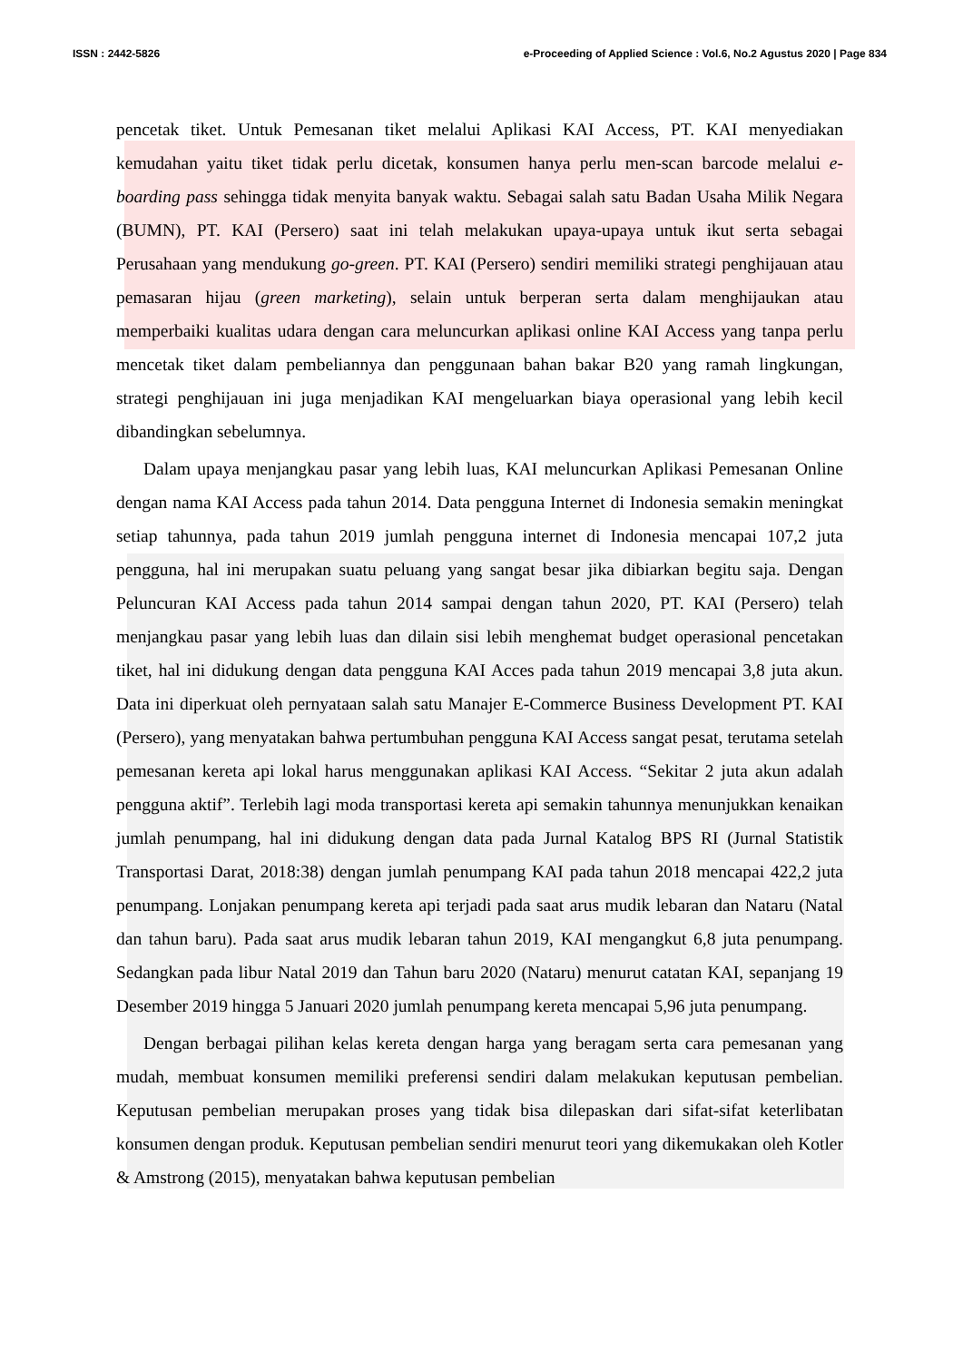ISSN : 2442-5826 e-Proceeding of Applied Science : Vol.6, No.2 Agustus 2020 | Page 834
pencetak tiket. Untuk Pemesanan tiket melalui Aplikasi KAI Access, PT. KAI menyediakan kemudahan yaitu tiket tidak perlu dicetak, konsumen hanya perlu men-scan barcode melalui e-boarding pass sehingga tidak menyita banyak waktu. Sebagai salah satu Badan Usaha Milik Negara (BUMN), PT. KAI (Persero) saat ini telah melakukan upaya-upaya untuk ikut serta sebagai Perusahaan yang mendukung go-green. PT. KAI (Persero) sendiri memiliki strategi penghijauan atau pemasaran hijau (green marketing), selain untuk berperan serta dalam menghijaukan atau memperbaiki kualitas udara dengan cara meluncurkan aplikasi online KAI Access yang tanpa perlu mencetak tiket dalam pembeliannya dan penggunaan bahan bakar B20 yang ramah lingkungan, strategi penghijauan ini juga menjadikan KAI mengeluarkan biaya operasional yang lebih kecil dibandingkan sebelumnya.
Dalam upaya menjangkau pasar yang lebih luas, KAI meluncurkan Aplikasi Pemesanan Online dengan nama KAI Access pada tahun 2014. Data pengguna Internet di Indonesia semakin meningkat setiap tahunnya, pada tahun 2019 jumlah pengguna internet di Indonesia mencapai 107,2 juta pengguna, hal ini merupakan suatu peluang yang sangat besar jika dibiarkan begitu saja. Dengan Peluncuran KAI Access pada tahun 2014 sampai dengan tahun 2020, PT. KAI (Persero) telah menjangkau pasar yang lebih luas dan dilain sisi lebih menghemat budget operasional pencetakan tiket, hal ini didukung dengan data pengguna KAI Acces pada tahun 2019 mencapai 3,8 juta akun. Data ini diperkuat oleh pernyataan salah satu Manajer E-Commerce Business Development PT. KAI (Persero), yang menyatakan bahwa pertumbuhan pengguna KAI Access sangat pesat, terutama setelah pemesanan kereta api lokal harus menggunakan aplikasi KAI Access. “Sekitar 2 juta akun adalah pengguna aktif”. Terlebih lagi moda transportasi kereta api semakin tahunnya menunjukkan kenaikan jumlah penumpang, hal ini didukung dengan data pada Jurnal Katalog BPS RI (Jurnal Statistik Transportasi Darat, 2018:38) dengan jumlah penumpang KAI pada tahun 2018 mencapai 422,2 juta penumpang. Lonjakan penumpang kereta api terjadi pada saat arus mudik lebaran dan Nataru (Natal dan tahun baru). Pada saat arus mudik lebaran tahun 2019, KAI mengangkut 6,8 juta penumpang. Sedangkan pada libur Natal 2019 dan Tahun baru 2020 (Nataru) menurut catatan KAI, sepanjang 19 Desember 2019 hingga 5 Januari 2020 jumlah penumpang kereta mencapai 5,96 juta penumpang.
Dengan berbagai pilihan kelas kereta dengan harga yang beragam serta cara pemesanan yang mudah, membuat konsumen memiliki preferensi sendiri dalam melakukan keputusan pembelian. Keputusan pembelian merupakan proses yang tidak bisa dilepaskan dari sifat-sifat keterlibatan konsumen dengan produk. Keputusan pembelian sendiri menurut teori yang dikemukakan oleh Kotler & Amstrong (2015), menyatakan bahwa keputusan pembelian